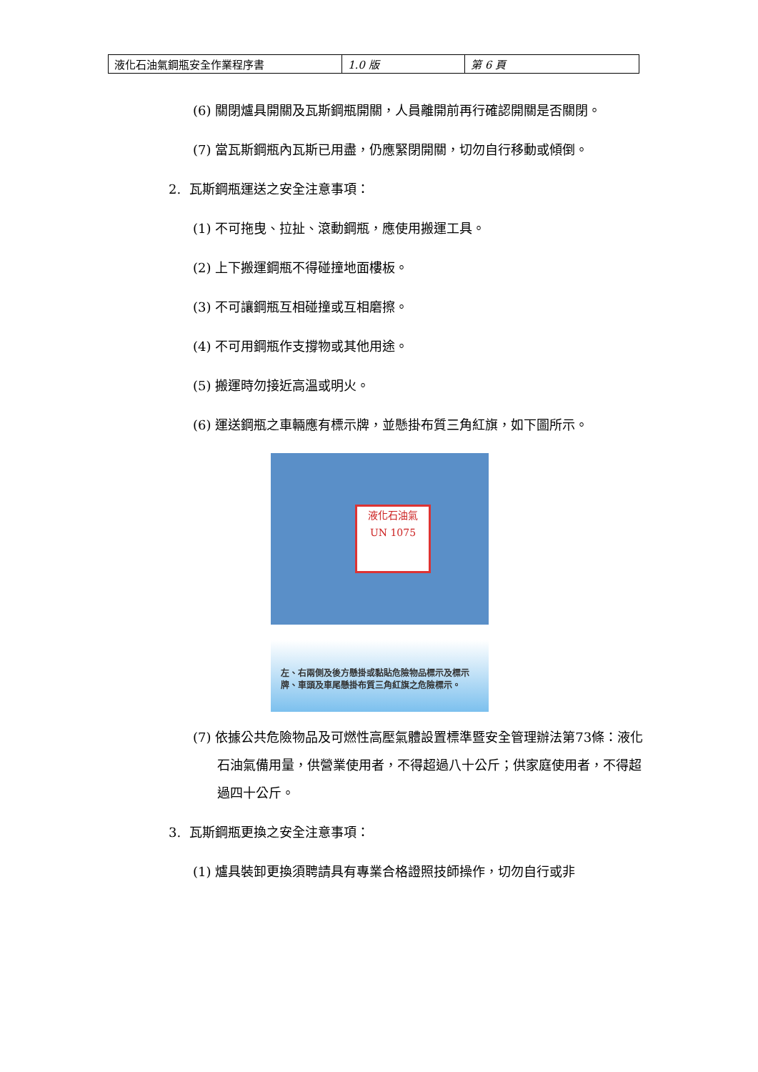| 液化石油氣鋼瓶安全作業程序書 | 1.0 版 | 第 6 頁 |
(6) 關閉爐具開關及瓦斯鋼瓶開關，人員離開前再行確認開關是否關閉。
(7) 當瓦斯鋼瓶內瓦斯已用盡，仍應緊閉開關，切勿自行移動或傾倒。
2. 瓦斯鋼瓶運送之安全注意事項：
(1) 不可拖曳、拉扯、滾動鋼瓶，應使用搬運工具。
(2) 上下搬運鋼瓶不得碰撞地面樓板。
(3) 不可讓鋼瓶互相碰撞或互相磨擦。
(4) 不可用鋼瓶作支撐物或其他用途。
(5) 搬運時勿接近高溫或明火。
(6) 運送鋼瓶之車輛應有標示牌，並懸掛布質三角紅旗，如下圖所示。
液化石油氣
UN 1075
左、右兩側及後方懸掛或黏貼危險物品標示及標示牌、車頭及車尾懸掛布質三角紅旗之危險標示。
(7) 依據公共危險物品及可燃性高壓氣體設置標準暨安全管理辦法第73條：液化石油氣備用量，供營業使用者，不得超過八十公斤；供家庭使用者，不得超過四十公斤。
3. 瓦斯鋼瓶更換之安全注意事項：
(1) 爐具裝卸更換須聘請具有專業合格證照技師操作，切勿自行或非